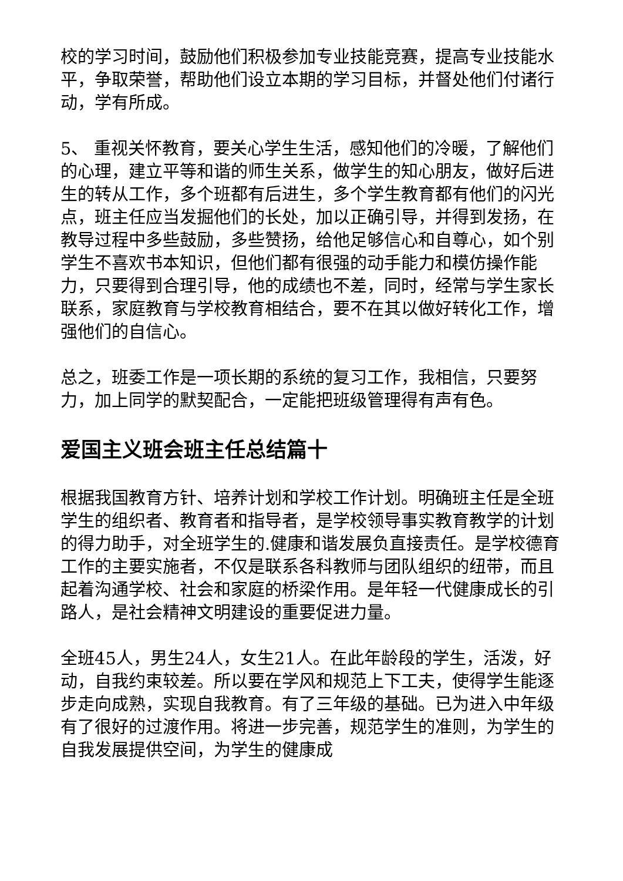校的学习时间，鼓励他们积极参加专业技能竞赛，提高专业技能水平，争取荣誉，帮助他们设立本期的学习目标，并督处他们付诸行动，学有所成。
5、 重视关怀教育，要关心学生生活，感知他们的冷暖，了解他们的心理，建立平等和谐的师生关系，做学生的知心朋友，做好后进生的转从工作，多个班都有后进生，多个学生教育都有他们的闪光点，班主任应当发掘他们的长处，加以正确引导，并得到发扬，在教导过程中多些鼓励，多些赞扬，给他足够信心和自尊心，如个别学生不喜欢书本知识，但他们都有很强的动手能力和模仿操作能力，只要得到合理引导，他的成绩也不差，同时，经常与学生家长联系，家庭教育与学校教育相结合，要不在其以做好转化工作，增强他们的自信心。
总之，班委工作是一项长期的系统的复习工作，我相信，只要努力，加上同学的默契配合，一定能把班级管理得有声有色。
爱国主义班会班主任总结篇十
根据我国教育方针、培养计划和学校工作计划。明确班主任是全班学生的组织者、教育者和指导者，是学校领导事实教育教学的计划的得力助手，对全班学生的.健康和谐发展负直接责任。是学校德育工作的主要实施者，不仅是联系各科教师与团队组织的纽带，而且起着沟通学校、社会和家庭的桥梁作用。是年轻一代健康成长的引路人，是社会精神文明建设的重要促进力量。
全班45人，男生24人，女生21人。在此年龄段的学生，活泼，好动，自我约束较差。所以要在学风和规范上下工夫，使得学生能逐步走向成熟，实现自我教育。有了三年级的基础。已为进入中年级有了很好的过渡作用。将进一步完善，规范学生的准则，为学生的自我发展提供空间，为学生的健康成